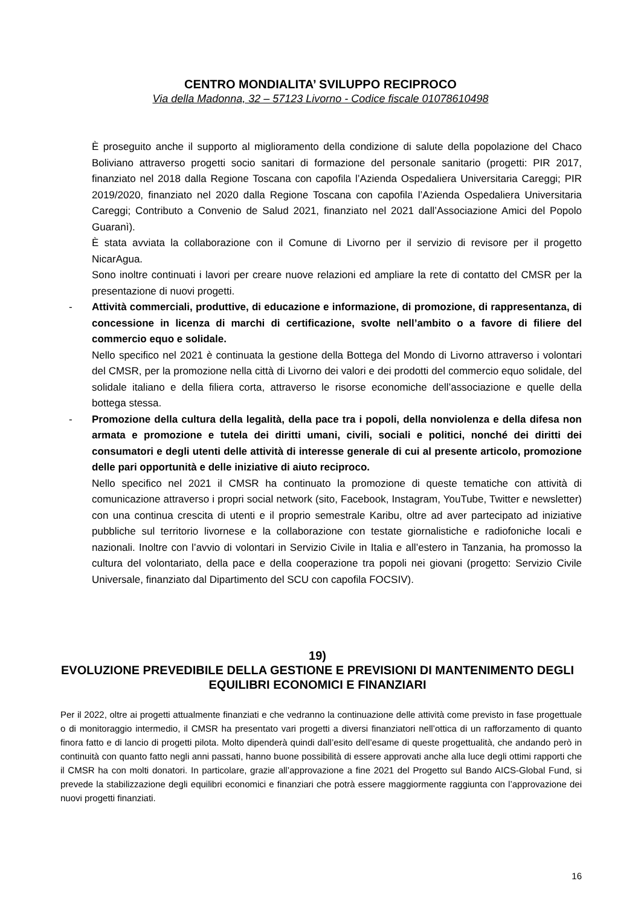CENTRO MONDIALITA’ SVILUPPO RECIPROCO
Via della Madonna, 32 – 57123 Livorno - Codice fiscale 01078610498
È proseguito anche il supporto al miglioramento della condizione di salute della popolazione del Chaco Boliviano attraverso progetti socio sanitari di formazione del personale sanitario (progetti: PIR 2017, finanziato nel 2018 dalla Regione Toscana con capofila l’Azienda Ospedaliera Universitaria Careggi; PIR 2019/2020, finanziato nel 2020 dalla Regione Toscana con capofila l’Azienda Ospedaliera Universitaria Careggi; Contributo a Convenio de Salud 2021, finanziato nel 2021 dall’Associazione Amici del Popolo Guaranì).
È stata avviata la collaborazione con il Comune di Livorno per il servizio di revisore per il progetto NicarAgua.
Sono inoltre continuati i lavori per creare nuove relazioni ed ampliare la rete di contatto del CMSR per la presentazione di nuovi progetti.
-
Attività commerciali, produttive, di educazione e informazione, di promozione, di rappresentanza, di concessione in licenza di marchi di certificazione, svolte nell’ambito o a favore di filiere del commercio equo e solidale.
Nello specifico nel 2021 è continuata la gestione della Bottega del Mondo di Livorno attraverso i volontari del CMSR, per la promozione nella città di Livorno dei valori e dei prodotti del commercio equo solidale, del solidale italiano e della filiera corta, attraverso le risorse economiche dell’associazione e quelle della bottega stessa.
-
Promozione della cultura della legalità, della pace tra i popoli, della nonviolenza e della difesa non armata e promozione e tutela dei diritti umani, civili, sociali e politici, nonché dei diritti dei consumatori e degli utenti delle attività di interesse generale di cui al presente articolo, promozione delle pari opportunità e delle iniziative di aiuto reciproco.
Nello specifico nel 2021 il CMSR ha continuato la promozione di queste tematiche con attività di comunicazione attraverso i propri social network (sito, Facebook, Instagram, YouTube, Twitter e newsletter) con una continua crescita di utenti e il proprio semestrale Karibu, oltre ad aver partecipato ad iniziative pubbliche sul territorio livornese e la collaborazione con testate giornalistiche e radiofoniche locali e nazionali. Inoltre con l’avvio di volontari in Servizio Civile in Italia e all’estero in Tanzania, ha promosso la cultura del volontariato, della pace e della cooperazione tra popoli nei giovani (progetto: Servizio Civile Universale, finanziato dal Dipartimento del SCU con capofila FOCSIV).
19)
EVOLUZIONE PREVEDIBILE DELLA GESTIONE E PREVISIONI DI MANTENIMENTO DEGLI EQUILIBRI ECONOMICI E FINANZIARI
Per il 2022, oltre ai progetti attualmente finanziati e che vedranno la continuazione delle attività come previsto in fase progettuale o di monitoraggio intermedio, il CMSR ha presentato vari progetti a diversi finanziatori nell’ottica di un rafforzamento di quanto finora fatto e di lancio di progetti pilota. Molto dipenderà quindi dall’esito dell’esame di queste progettualità, che andando però in continuità con quanto fatto negli anni passati, hanno buone possibilità di essere approvati anche alla luce degli ottimi rapporti che il CMSR ha con molti donatori. In particolare, grazie all’approvazione a fine 2021 del Progetto sul Bando AICS-Global Fund, si prevede la stabilizzazione degli equilibri economici e finanziari che potrà essere maggiormente raggiunta con l’approvazione dei nuovi progetti finanziati.
16